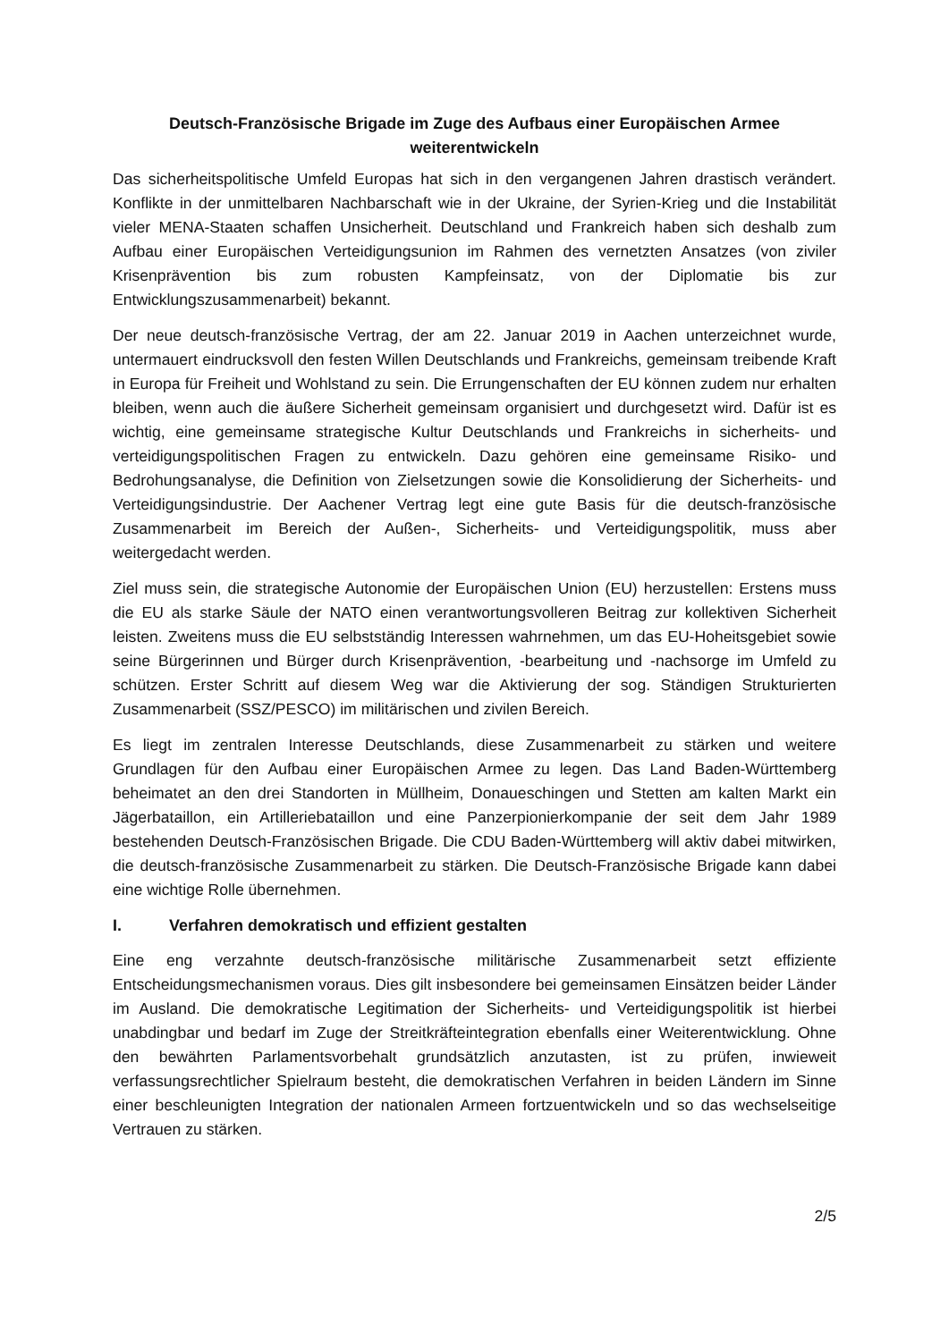Deutsch-Französische Brigade im Zuge des Aufbaus einer Europäischen Armee
weiterentwickeln
Das sicherheitspolitische Umfeld Europas hat sich in den vergangenen Jahren drastisch verändert. Konflikte in der unmittelbaren Nachbarschaft wie in der Ukraine, der Syrien-Krieg und die Instabilität vieler MENA-Staaten schaffen Unsicherheit. Deutschland und Frankreich haben sich deshalb zum Aufbau einer Europäischen Verteidigungsunion im Rahmen des vernetzten Ansatzes (von ziviler Krisenprävention bis zum robusten Kampfeinsatz, von der Diplomatie bis zur Entwicklungszusammenarbeit) bekannt.
Der neue deutsch-französische Vertrag, der am 22. Januar 2019 in Aachen unterzeichnet wurde, untermauert eindrucksvoll den festen Willen Deutschlands und Frankreichs, gemeinsam treibende Kraft in Europa für Freiheit und Wohlstand zu sein. Die Errungenschaften der EU können zudem nur erhalten bleiben, wenn auch die äußere Sicherheit gemeinsam organisiert und durchgesetzt wird. Dafür ist es wichtig, eine gemeinsame strategische Kultur Deutschlands und Frankreichs in sicherheits- und verteidigungspolitischen Fragen zu entwickeln. Dazu gehören eine gemeinsame Risiko- und Bedrohungsanalyse, die Definition von Zielsetzungen sowie die Konsolidierung der Sicherheits- und Verteidigungsindustrie. Der Aachener Vertrag legt eine gute Basis für die deutsch-französische Zusammenarbeit im Bereich der Außen-, Sicherheits- und Verteidigungspolitik, muss aber weitergedacht werden.
Ziel muss sein, die strategische Autonomie der Europäischen Union (EU) herzustellen: Erstens muss die EU als starke Säule der NATO einen verantwortungsvolleren Beitrag zur kollektiven Sicherheit leisten. Zweitens muss die EU selbstständig Interessen wahrnehmen, um das EU-Hoheitsgebiet sowie seine Bürgerinnen und Bürger durch Krisenprävention, -bearbeitung und -nachsorge im Umfeld zu schützen. Erster Schritt auf diesem Weg war die Aktivierung der sog. Ständigen Strukturierten Zusammenarbeit (SSZ/PESCO) im militärischen und zivilen Bereich.
Es liegt im zentralen Interesse Deutschlands, diese Zusammenarbeit zu stärken und weitere Grundlagen für den Aufbau einer Europäischen Armee zu legen. Das Land Baden-Württemberg beheimatet an den drei Standorten in Müllheim, Donaueschingen und Stetten am kalten Markt ein Jägerbataillon, ein Artilleriebataillon und eine Panzerpionierkompanie der seit dem Jahr 1989 bestehenden Deutsch-Französischen Brigade. Die CDU Baden-Württemberg will aktiv dabei mitwirken, die deutsch-französische Zusammenarbeit zu stärken. Die Deutsch-Französische Brigade kann dabei eine wichtige Rolle übernehmen.
I. Verfahren demokratisch und effizient gestalten
Eine eng verzahnte deutsch-französische militärische Zusammenarbeit setzt effiziente Entscheidungsmechanismen voraus. Dies gilt insbesondere bei gemeinsamen Einsätzen beider Länder im Ausland. Die demokratische Legitimation der Sicherheits- und Verteidigungspolitik ist hierbei unabdingbar und bedarf im Zuge der Streitkräfteintegration ebenfalls einer Weiterentwicklung. Ohne den bewährten Parlamentsvorbehalt grundsätzlich anzutasten, ist zu prüfen, inwieweit verfassungsrechtlicher Spielraum besteht, die demokratischen Verfahren in beiden Ländern im Sinne einer beschleunigten Integration der nationalen Armeen fortzuentwickeln und so das wechselseitige Vertrauen zu stärken.
2/5